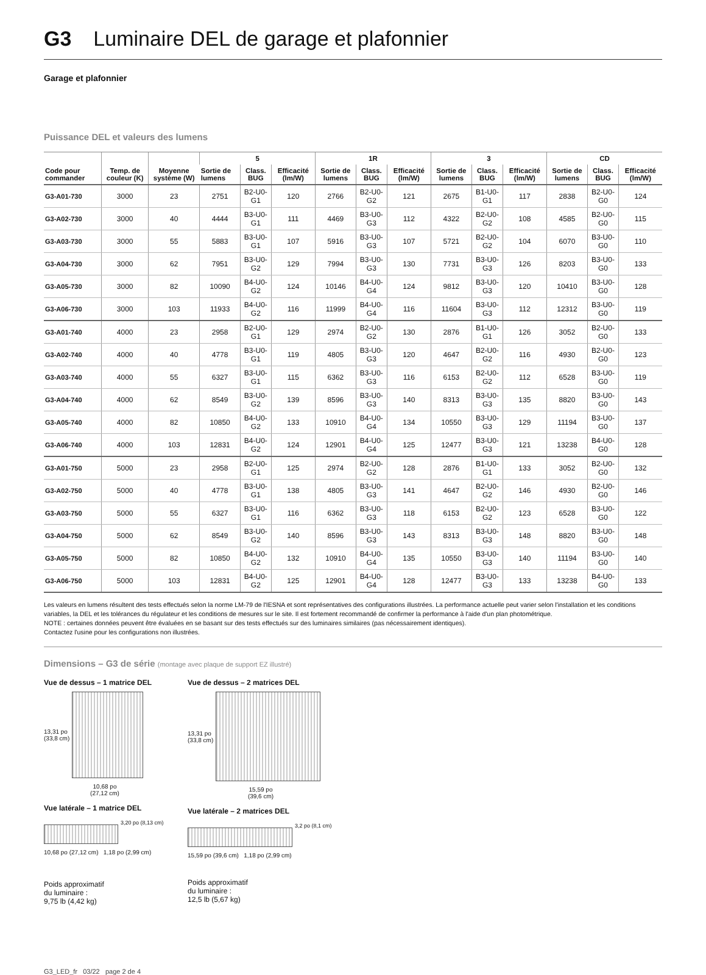G3 Luminaire DEL de garage et plafonnier
Garage et plafonnier
Puissance DEL et valeurs des lumens
| Code pour commander | Temp. de couleur (K) | Moyenne système (W) | 5 | | | 1R | | | 3 | | | CD | | |
| --- | --- | --- | --- | --- | --- | --- | --- | --- | --- | --- | --- | --- | --- | --- |
| | | | Sortie de lumens | Class. BUG | Efficacité (lm/W) | Sortie de lumens | Class. BUG | Efficacité (lm/W) | Sortie de lumens | Class. BUG | Efficacité (lm/W) | Sortie de lumens | Class. BUG | Efficacité (lm/W) |
| G3-A01-730 | 3000 | 23 | 2751 | B2-U0-G1 | 120 | 2766 | B2-U0-G2 | 121 | 2675 | B1-U0-G1 | 117 | 2838 | B2-U0-G0 | 124 |
| G3-A02-730 | 3000 | 40 | 4444 | B3-U0-G1 | 111 | 4469 | B3-U0-G3 | 112 | 4322 | B2-U0-G2 | 108 | 4585 | B2-U0-G0 | 115 |
| G3-A03-730 | 3000 | 55 | 5883 | B3-U0-G1 | 107 | 5916 | B3-U0-G3 | 107 | 5721 | B2-U0-G2 | 104 | 6070 | B3-U0-G0 | 110 |
| G3-A04-730 | 3000 | 62 | 7951 | B3-U0-G2 | 129 | 7994 | B3-U0-G3 | 130 | 7731 | B3-U0-G3 | 126 | 8203 | B3-U0-G0 | 133 |
| G3-A05-730 | 3000 | 82 | 10090 | B4-U0-G2 | 124 | 10146 | B4-U0-G4 | 124 | 9812 | B3-U0-G3 | 120 | 10410 | B3-U0-G0 | 128 |
| G3-A06-730 | 3000 | 103 | 11933 | B4-U0-G2 | 116 | 11999 | B4-U0-G4 | 116 | 11604 | B3-U0-G3 | 112 | 12312 | B3-U0-G0 | 119 |
| G3-A01-740 | 4000 | 23 | 2958 | B2-U0-G1 | 129 | 2974 | B2-U0-G2 | 130 | 2876 | B1-U0-G1 | 126 | 3052 | B2-U0-G0 | 133 |
| G3-A02-740 | 4000 | 40 | 4778 | B3-U0-G1 | 119 | 4805 | B3-U0-G3 | 120 | 4647 | B2-U0-G2 | 116 | 4930 | B2-U0-G0 | 123 |
| G3-A03-740 | 4000 | 55 | 6327 | B3-U0-G1 | 115 | 6362 | B3-U0-G3 | 116 | 6153 | B2-U0-G2 | 112 | 6528 | B3-U0-G0 | 119 |
| G3-A04-740 | 4000 | 62 | 8549 | B3-U0-G2 | 139 | 8596 | B3-U0-G3 | 140 | 8313 | B3-U0-G3 | 135 | 8820 | B3-U0-G0 | 143 |
| G3-A05-740 | 4000 | 82 | 10850 | B4-U0-G2 | 133 | 10910 | B4-U0-G4 | 134 | 10550 | B3-U0-G3 | 129 | 11194 | B3-U0-G0 | 137 |
| G3-A06-740 | 4000 | 103 | 12831 | B4-U0-G2 | 124 | 12901 | B4-U0-G4 | 125 | 12477 | B3-U0-G3 | 121 | 13238 | B4-U0-G0 | 128 |
| G3-A01-750 | 5000 | 23 | 2958 | B2-U0-G1 | 125 | 2974 | B2-U0-G2 | 128 | 2876 | B1-U0-G1 | 133 | 3052 | B2-U0-G0 | 132 |
| G3-A02-750 | 5000 | 40 | 4778 | B3-U0-G1 | 138 | 4805 | B3-U0-G3 | 141 | 4647 | B2-U0-G2 | 146 | 4930 | B2-U0-G0 | 146 |
| G3-A03-750 | 5000 | 55 | 6327 | B3-U0-G1 | 116 | 6362 | B3-U0-G3 | 118 | 6153 | B2-U0-G2 | 123 | 6528 | B3-U0-G0 | 122 |
| G3-A04-750 | 5000 | 62 | 8549 | B3-U0-G2 | 140 | 8596 | B3-U0-G3 | 143 | 8313 | B3-U0-G3 | 148 | 8820 | B3-U0-G0 | 148 |
| G3-A05-750 | 5000 | 82 | 10850 | B4-U0-G2 | 132 | 10910 | B4-U0-G4 | 135 | 10550 | B3-U0-G3 | 140 | 11194 | B3-U0-G0 | 140 |
| G3-A06-750 | 5000 | 103 | 12831 | B4-U0-G2 | 125 | 12901 | B4-U0-G4 | 128 | 12477 | B3-U0-G3 | 133 | 13238 | B4-U0-G0 | 133 |
Les valeurs en lumens résultent des tests effectués selon la norme LM-79 de l'IESNA et sont représentatives des configurations illustrées. La performance actuelle peut varier selon l'installation et les conditions variables, la DEL et les tolérances du régulateur et les conditions de mesures sur le site. Il est fortement recommandé de confirmer la performance à l'aide d'un plan photométrique.
NOTE : certaines données peuvent être évaluées en se basant sur des tests effectués sur des luminaires similaires (pas nécessairement identiques).
Contactez l'usine pour les configurations non illustrées.
Dimensions – G3 de série (montage avec plaque de support EZ illustré)
Vue de dessus – 1 matrice DEL
13,31 po
(33,8 cm)
10,68 po
(27,12 cm)
Vue latérale – 1 matrice DEL
3,20 po (8,13 cm)
10,68 po (27,12 cm) 1,18 po (2,99 cm)
Poids approximatif
du luminaire :
9,75 lb (4,42 kg)
Vue de dessus – 2 matrices DEL
13,31 po
(33,8 cm)
15,59 po
(39,6 cm)
Vue latérale – 2 matrices DEL
3,2 po (8,1 cm)
15,59 po (39,6 cm) 1,18 po (2,99 cm)
Poids approximatif
du luminaire :
12,5 lb (5,67 kg)
G3_LED_fr 03/22 page 2 de 4